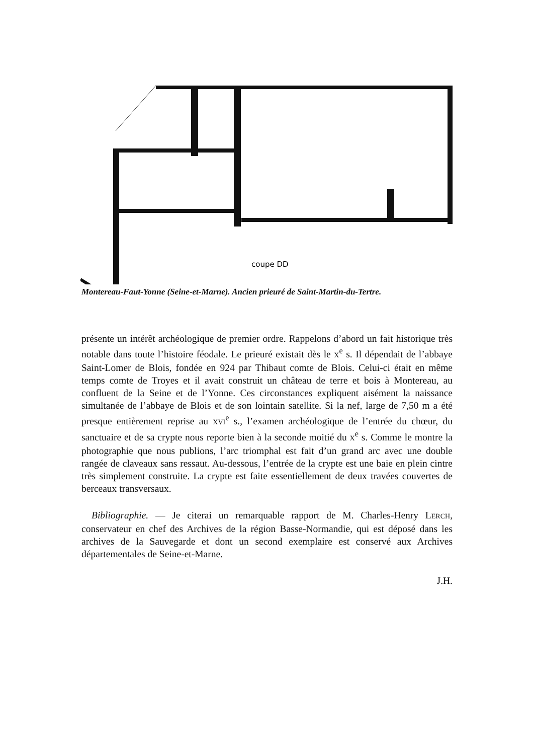coupe DD
Montereau-Faut-Yonne (Seine-et-Marne). Ancien prieuré de Saint-Martin-du-Tertre.
présente un intérêt archéologique de premier ordre. Rappelons d’abord un fait historique très notable dans toute l’histoire féodale. Le prieuré existait dès le X<sup>e</sup> s. Il dépendait de l’abbaye Saint-Lomer de Blois, fondée en 924 par Thibaut comte de Blois. Celui-ci était en même temps comte de Troyes et il avait construit un château de terre et bois à Montereau, au confluent de la Seine et de l’Yonne. Ces circonstances expliquent aisément la naissance simultanée de l’abbaye de Blois et de son lointain satellite. Si la nef, large de 7,50 m a été presque entièrement reprise au XVI<sup>e</sup> s., l’examen archéologique de l’entrée du chœur, du sanctuaire et de sa crypte nous reporte bien à la seconde moitié du X<sup>e</sup> s. Comme le montre la photographie que nous publions, l’arc triomphal est fait d’un grand arc avec une double rangée de claveaux sans ressaut. Au-dessous, l’entrée de la crypte est une baie en plein cintre très simplement construite. La crypte est faite essentiellement de deux travées couvertes de berceaux transversaux.
Bibliographie. — Je citerai un remarquable rapport de M. Charles-Henry LERCH, conservateur en chef des Archives de la région Basse-Normandie, qui est déposé dans les archives de la Sauvegarde et dont un second exemplaire est conservé aux Archives départementales de Seine-et-Marne.
J.H.